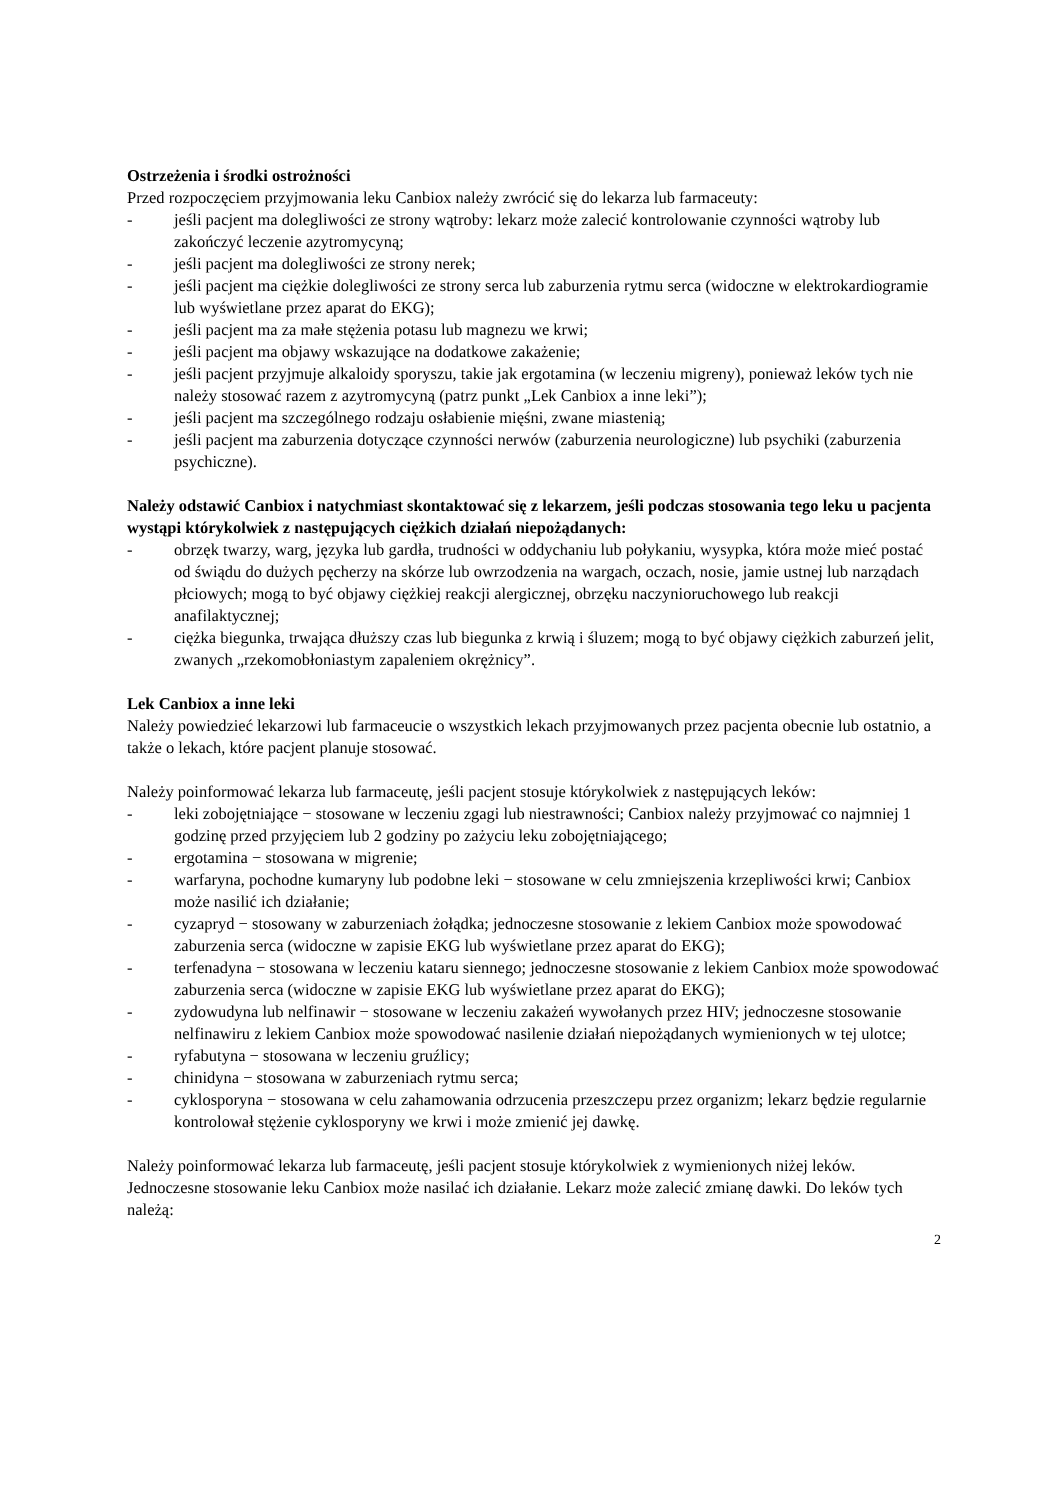Ostrzeżenia i środki ostrożności
Przed rozpoczęciem przyjmowania leku Canbiox należy zwrócić się do lekarza lub farmaceuty:
- jeśli pacjent ma dolegliwości ze strony wątroby: lekarz może zalecić kontrolowanie czynności wątroby lub zakończyć leczenie azytromycyną;
- jeśli pacjent ma dolegliwości ze strony nerek;
- jeśli pacjent ma ciężkie dolegliwości ze strony serca lub zaburzenia rytmu serca (widoczne w elektrokardiogramie lub wyświetlane przez aparat do EKG);
- jeśli pacjent ma za małe stężenia potasu lub magnezu we krwi;
- jeśli pacjent ma objawy wskazujące na dodatkowe zakażenie;
- jeśli pacjent przyjmuje alkaloidy sporyszu, takie jak ergotamina (w leczeniu migreny), ponieważ leków tych nie należy stosować razem z azytromycyną (patrz punkt „Lek Canbiox a inne leki”);
- jeśli pacjent ma szczególnego rodzaju osłabienie mięśni, zwane miastenią;
- jeśli pacjent ma zaburzenia dotyczące czynności nerwów (zaburzenia neurologiczne) lub psychiki (zaburzenia psychiczne).
Należy odstawić Canbiox i natychmiast skontaktować się z lekarzem, jeśli podczas stosowania tego leku u pacjenta wystąpi którykolwiek z następujących ciężkich działań niepożądanych:
- obrzęk twarzy, warg, języka lub gardła, trudności w oddychaniu lub połykaniu, wysypka, która może mieć postać od świądu do dużych pęcherzy na skórze lub owrzodzenia na wargach, oczach, nosie, jamie ustnej lub narządach płciowych; mogą to być objawy ciężkiej reakcji alergicznej, obrzęku naczynioruchowego lub reakcji anafilaktycznej;
- ciężka biegunka, trwająca dłuższy czas lub biegunka z krwią i śluzem; mogą to być objawy ciężkich zaburzeń jelit, zwanych „rzekomobłoniastym zapaleniem okrężnicy”.
Lek Canbiox a inne leki
Należy powiedzieć lekarzowi lub farmaceucie o wszystkich lekach przyjmowanych przez pacjenta obecnie lub ostatnio, a także o lekach, które pacjent planuje stosować.
Należy poinformować lekarza lub farmaceutę, jeśli pacjent stosuje którykolwiek z następujących leków:
- leki zobojętniające − stosowane w leczeniu zgagi lub niestrawności; Canbiox należy przyjmować co najmniej 1 godzinę przed przyjęciem lub 2 godziny po zażyciu leku zobojętniającego;
- ergotamina − stosowana w migrenie;
- warfaryna, pochodne kumaryny lub podobne leki − stosowane w celu zmniejszenia krzepliwości krwi; Canbiox może nasilić ich działanie;
- cyzapryd − stosowany w zaburzeniach żołądka; jednoczesne stosowanie z lekiem Canbiox może spowodować zaburzenia serca (widoczne w zapisie EKG lub wyświetlane przez aparat do EKG);
- terfenadyna − stosowana w leczeniu kataru siennego; jednoczesne stosowanie z lekiem Canbiox może spowodować zaburzenia serca (widoczne w zapisie EKG lub wyświetlane przez aparat do EKG);
- zydowudyna lub nelfinawir − stosowane w leczeniu zakażeń wywołanych przez HIV; jednoczesne stosowanie nelfinawiru z lekiem Canbiox może spowodować nasilenie działań niepożądanych wymienionych w tej ulotce;
- ryfabutyna − stosowana w leczeniu gruźlicy;
- chinidyna − stosowana w zaburzeniach rytmu serca;
- cyklosporyna − stosowana w celu zahamowania odrzucenia przeszczepu przez organizm; lekarz będzie regularnie kontrolował stężenie cyklosporyny we krwi i może zmienić jej dawkę.
Należy poinformować lekarza lub farmaceutę, jeśli pacjent stosuje którykolwiek z wymienionych niżej leków. Jednoczesne stosowanie leku Canbiox może nasilać ich działanie. Lekarz może zalecić zmianę dawki. Do leków tych należą:
2